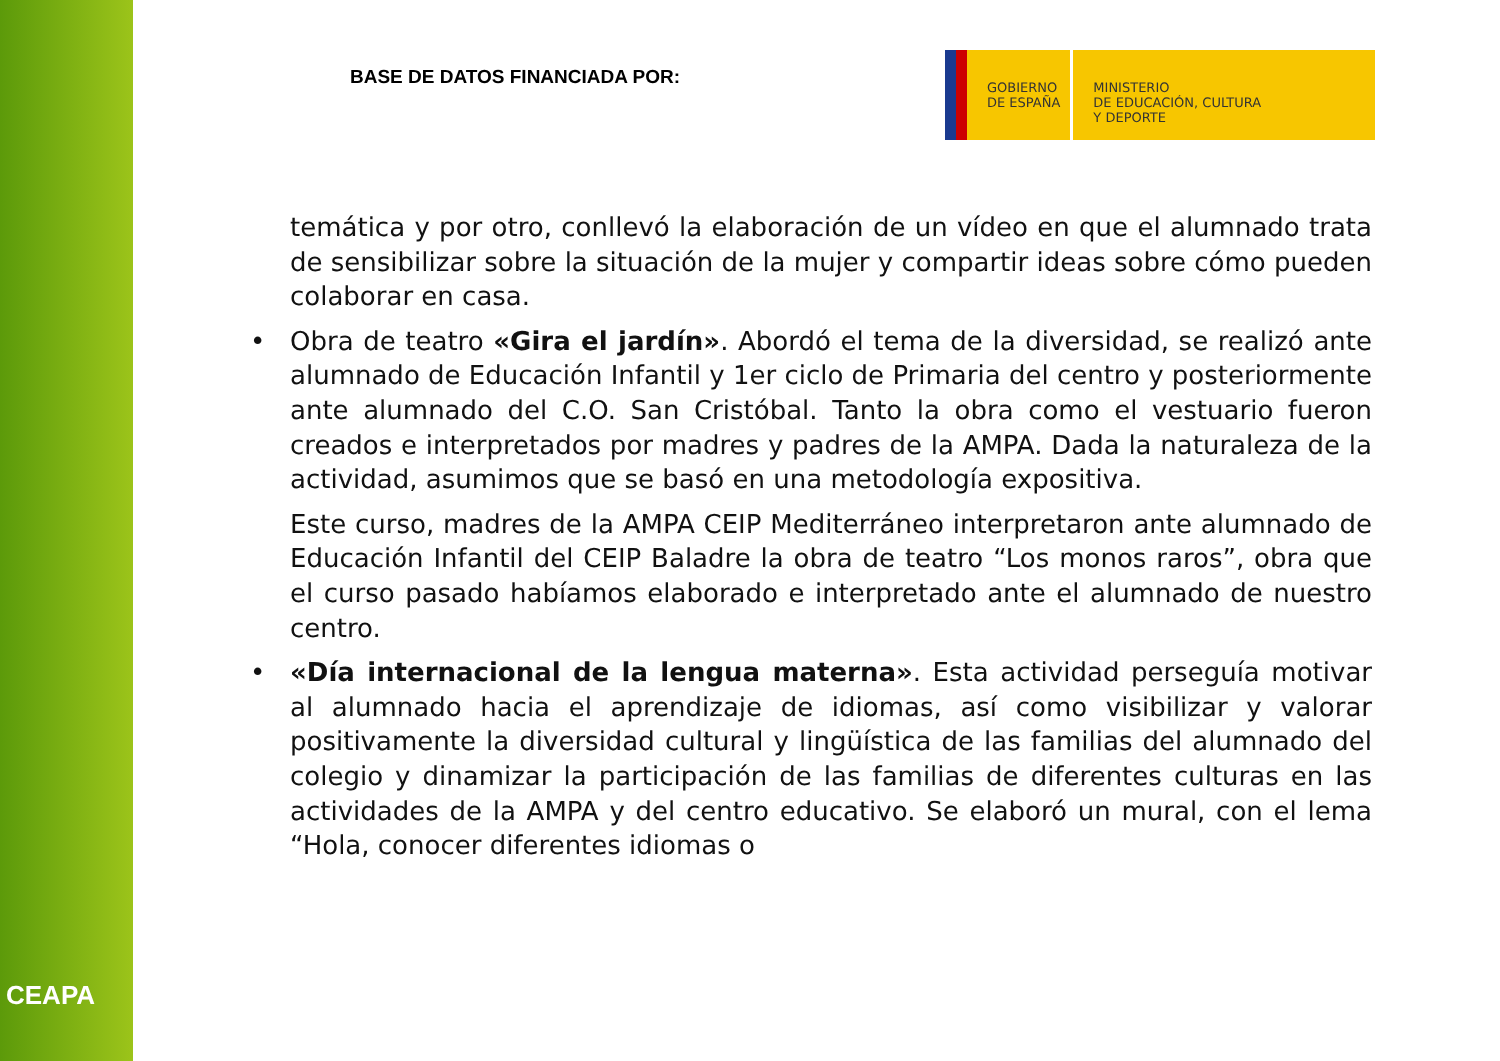CEAPA
BASE DE DATOS FINANCIADA POR:
GOBIERNO
DE ESPAÑA
MINISTERIO
DE EDUCACIÓN, CULTURA
Y DEPORTE
temática y por otro, conllevó la elaboración de un vídeo en que el alumnado trata de sensibilizar sobre la situación de la mujer y compartir ideas sobre cómo pueden colaborar en casa.
• Obra de teatro «Gira el jardín». Abordó el tema de la diversidad, se realizó ante alumnado de Educación Infantil y 1er ciclo de Primaria del centro y posteriormente ante alumnado del C.O. San Cristóbal. Tanto la obra como el vestuario fueron creados e interpretados por madres y padres de la AMPA. Dada la naturaleza de la actividad, asumimos que se basó en una metodología expositiva.
Este curso, madres de la AMPA CEIP Mediterráneo interpretaron ante alumnado de Educación Infantil del CEIP Baladre la obra de teatro “Los monos raros”, obra que el curso pasado habíamos elaborado e interpretado ante el alumnado de nuestro centro.
• «Día internacional de la lengua materna». Esta actividad perseguía motivar al alumnado hacia el aprendizaje de idiomas, así como visibilizar y valorar positivamente la diversidad cultural y lingüística de las familias del alumnado del colegio y dinamizar la participación de las familias de diferentes culturas en las actividades de la AMPA y del centro educativo. Se elaboró un mural, con el lema “Hola, conocer diferentes idiomas o